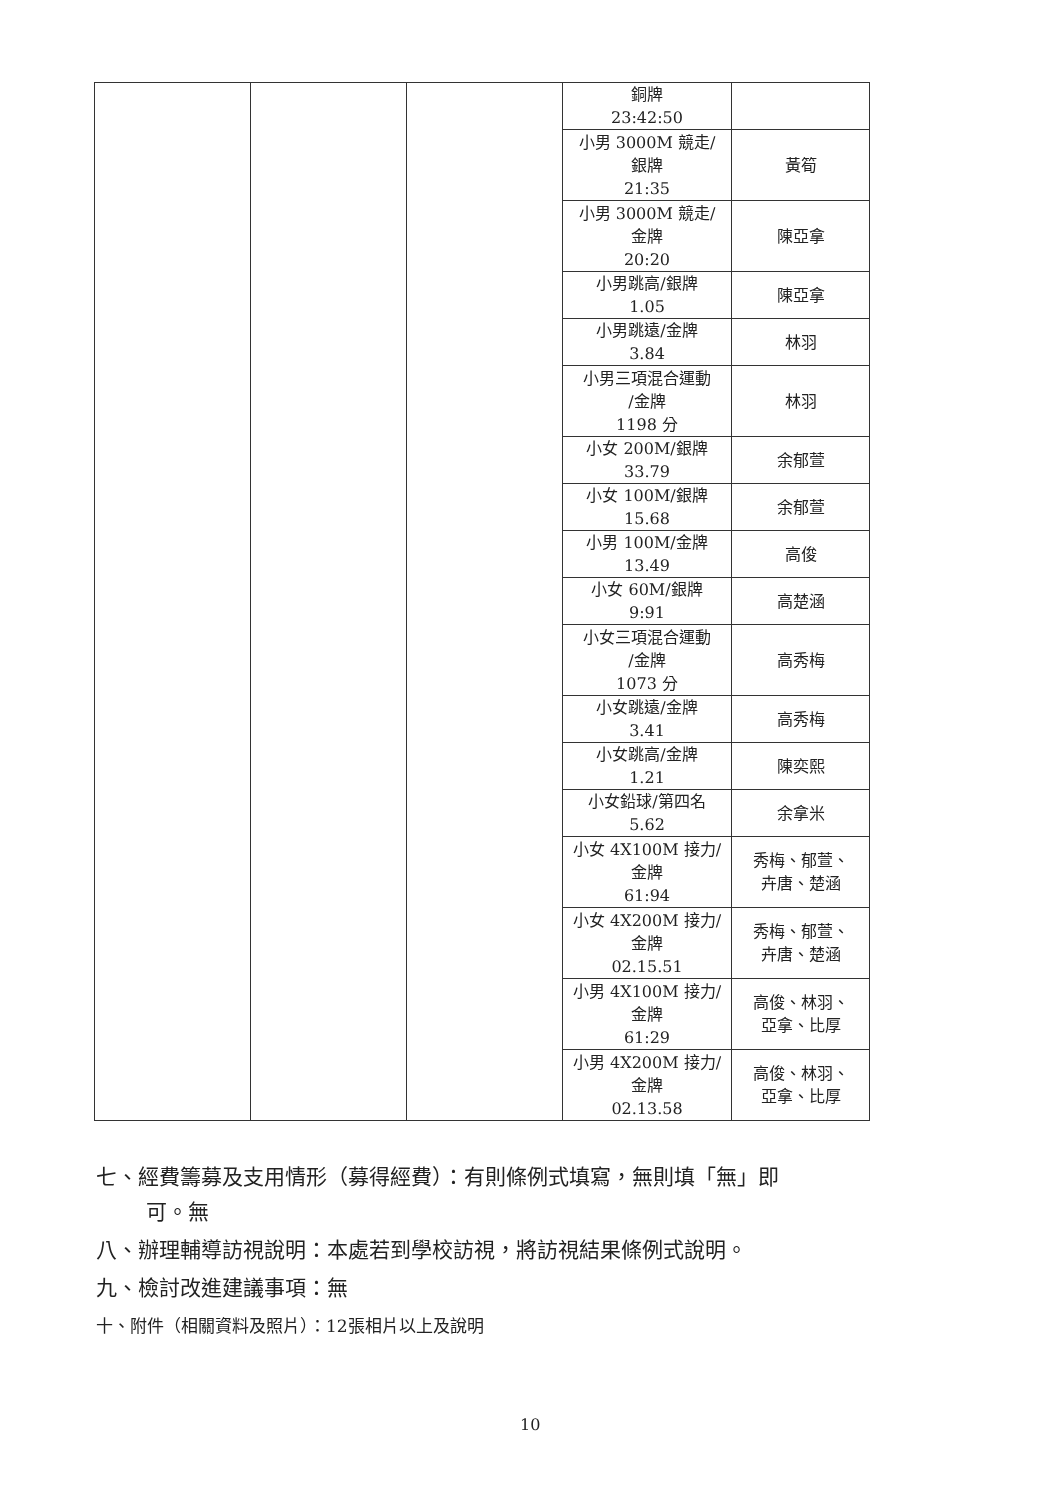| | | | 銅牌 23:42:50 | |
| | | | 小男 3000M 競走/ 銀牌 21:35 | 黃筍 |
| | | | 小男 3000M 競走/ 金牌 20:20 | 陳亞拿 |
| | | | 小男跳高/銀牌 1.05 | 陳亞拿 |
| | | | 小男跳遠/金牌 3.84 | 林羽 |
| | | | 小男三項混合運動 /金牌 1198 分 | 林羽 |
| | | | 小女 200M/銀牌 33.79 | 余郁萱 |
| | | | 小女 100M/銀牌 15.68 | 余郁萱 |
| | | | 小男 100M/金牌 13.49 | 高俊 |
| | | | 小女 60M/銀牌 9:91 | 高楚涵 |
| | | | 小女三項混合運動 /金牌 1073 分 | 高秀梅 |
| | | | 小女跳遠/金牌 3.41 | 高秀梅 |
| | | | 小女跳高/金牌 1.21 | 陳奕熙 |
| | | | 小女鉛球/第四名 5.62 | 余拿米 |
| | | | 小女 4X100M 接力/ 金牌 61:94 | 秀梅、郁萱、 卉唐、楚涵 |
| | | | 小女 4X200M 接力/ 金牌 02.15.51 | 秀梅、郁萱、 卉唐、楚涵 |
| | | | 小男 4X100M 接力/ 金牌 61:29 | 高俊、林羽、 亞拿、比厚 |
| | | | 小男 4X200M 接力/ 金牌 02.13.58 | 高俊、林羽、 亞拿、比厚 |
七、經費籌募及支用情形（募得經費）：有則條例式填寫，無則填「無」即
可。無
八、辦理輔導訪視說明：本處若到學校訪視，將訪視結果條例式說明。
九、檢討改進建議事項：無
十、附件（相關資料及照片）：12張相片以上及說明
10